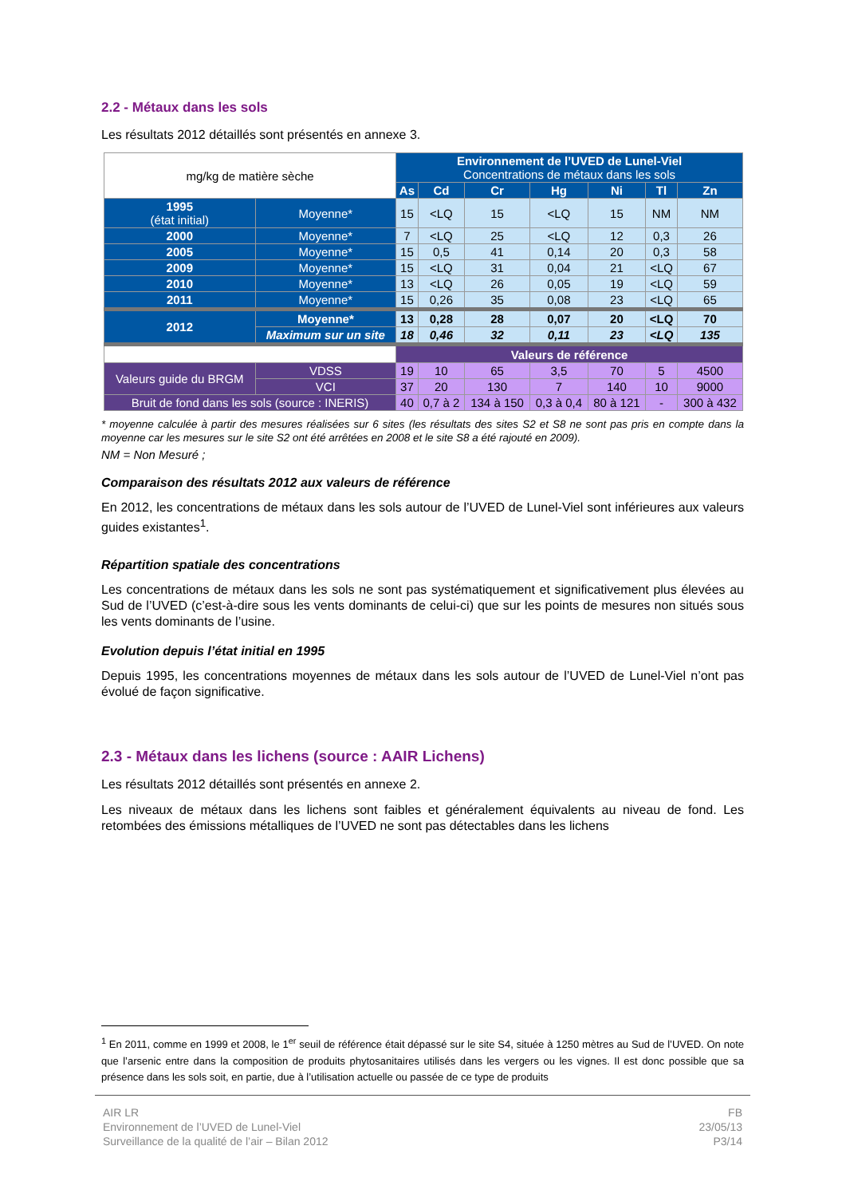2.2 - Métaux dans les sols
Les résultats 2012 détaillés sont présentés en annexe 3.
| mg/kg de matière sèche | | Environnement de l’UVED de Lunel-Viel Concentrations de métaux dans les sols | | | | | | |
| | | As | Cd | Cr | Hg | Ni | Tl | Zn |
| 1995 (état initial) | Moyenne* | 15 | <LQ | 15 | <LQ | 15 | NM | NM |
| 2000 | Moyenne* | 7 | <LQ | 25 | <LQ | 12 | 0,3 | 26 |
| 2005 | Moyenne* | 15 | 0,5 | 41 | 0,14 | 20 | 0,3 | 58 |
| 2009 | Moyenne* | 15 | <LQ | 31 | 0,04 | 21 | <LQ | 67 |
| 2010 | Moyenne* | 13 | <LQ | 26 | 0,05 | 19 | <LQ | 59 |
| 2011 | Moyenne* | 15 | 0,26 | 35 | 0,08 | 23 | <LQ | 65 |
| 2012 | Moyenne* | 13 | 0,28 | 28 | 0,07 | 20 | <LQ | 70 |
| | Maximum sur un site | 18 | 0,46 | 32 | 0,11 | 23 | <LQ | 135 |
| | | Valeurs de référence | | | | | | |
| Valeurs guide du BRGM | VDSS | 19 | 10 | 65 | 3,5 | 70 | 5 | 4500 |
| | VCI | 37 | 20 | 130 | 7 | 140 | 10 | 9000 |
| Bruit de fond dans les sols (source : INERIS) | | 40 | 0,7 à 2 | 134 à 150 | 0,3 à 0,4 | 80 à 121 | - | 300 à 432 |
* moyenne calculée à partir des mesures réalisées sur 6 sites (les résultats des sites S2 et S8 ne sont pas pris en compte dans la moyenne car les mesures sur le site S2 ont été arrêtées en 2008 et le site S8 a été rajouté en 2009).
NM = Non Mesuré ;
Comparaison des résultats 2012 aux valeurs de référence
En 2012, les concentrations de métaux dans les sols autour de l’UVED de Lunel-Viel sont inférieures aux valeurs guides existantes<sup>1</sup>.
Répartition spatiale des concentrations
Les concentrations de métaux dans les sols ne sont pas systématiquement et significativement plus élevées au Sud de l’UVED (c’est-à-dire sous les vents dominants de celui-ci) que sur les points de mesures non situés sous les vents dominants de l’usine.
Evolution depuis l’état initial en 1995
Depuis 1995, les concentrations moyennes de métaux dans les sols autour de l’UVED de Lunel-Viel n’ont pas évolué de façon significative.
2.3 - Métaux dans les lichens (source : AAIR Lichens)
Les résultats 2012 détaillés sont présentés en annexe 2.
Les niveaux de métaux dans les lichens sont faibles et généralement équivalents au niveau de fond. Les retombées des émissions métalliques de l’UVED ne sont pas détectables dans les lichens
<sup>1</sup> En 2011, comme en 1999 et 2008, le 1<sup>er</sup> seuil de référence était dépassé sur le site S4, située à 1250 mètres au Sud de l’UVED. On note que l’arsenic entre dans la composition de produits phytosanitaires utilisés dans les vergers ou les vignes. Il est donc possible que sa présence dans les sols soit, en partie, due à l’utilisation actuelle ou passée de ce type de produits
AIR LR
Environnement de l’UVED de Lunel-Viel
Surveillance de la qualité de l’air – Bilan 2012
FB
23/05/13
P3/14